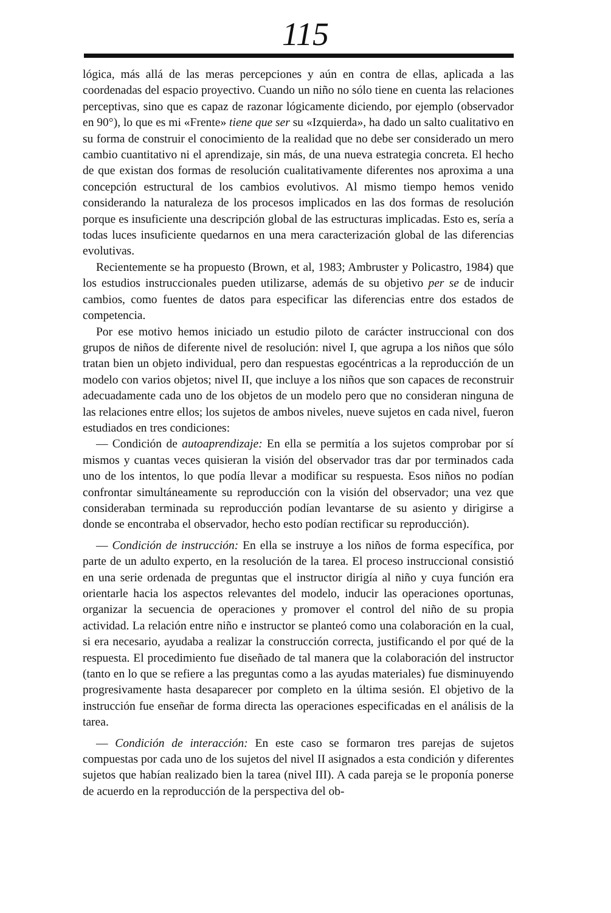115
lógica, más allá de las meras percepciones y aún en contra de ellas, aplicada a las coordenadas del espacio proyectivo. Cuando un niño no sólo tiene en cuenta las relaciones perceptivas, sino que es capaz de razonar lógicamente diciendo, por ejemplo (observador en 90°), lo que es mi «Frente» tiene que ser su «Izquierda», ha dado un salto cualitativo en su forma de construir el conocimiento de la realidad que no debe ser considerado un mero cambio cuantitativo ni el aprendizaje, sin más, de una nueva estrategia concreta. El hecho de que existan dos formas de resolución cualitativamente diferentes nos aproxima a una concepción estructural de los cambios evolutivos. Al mismo tiempo hemos venido considerando la naturaleza de los procesos implicados en las dos formas de resolución porque es insuficiente una descripción global de las estructuras implicadas. Esto es, sería a todas luces insuficiente quedarnos en una mera caracterización global de las diferencias evolutivas.
Recientemente se ha propuesto (Brown, et al, 1983; Ambruster y Policastro, 1984) que los estudios instruccionales pueden utilizarse, además de su objetivo per se de inducir cambios, como fuentes de datos para especificar las diferencias entre dos estados de competencia.
Por ese motivo hemos iniciado un estudio piloto de carácter instruccional con dos grupos de niños de diferente nivel de resolución: nivel I, que agrupa a los niños que sólo tratan bien un objeto individual, pero dan respuestas egocéntricas a la reproducción de un modelo con varios objetos; nivel II, que incluye a los niños que son capaces de reconstruir adecuadamente cada uno de los objetos de un modelo pero que no consideran ninguna de las relaciones entre ellos; los sujetos de ambos niveles, nueve sujetos en cada nivel, fueron estudiados en tres condiciones:
— Condición de autoaprendizaje: En ella se permitía a los sujetos comprobar por sí mismos y cuantas veces quisieran la visión del observador tras dar por terminados cada uno de los intentos, lo que podía llevar a modificar su respuesta. Esos niños no podían confrontar simultáneamente su reproducción con la visión del observador; una vez que consideraban terminada su reproducción podían levantarse de su asiento y dirigirse a donde se encontraba el observador, hecho esto podían rectificar su reproducción).
— Condición de instrucción: En ella se instruye a los niños de forma específica, por parte de un adulto experto, en la resolución de la tarea. El proceso instruccional consistió en una serie ordenada de preguntas que el instructor dirigía al niño y cuya función era orientarle hacia los aspectos relevantes del modelo, inducir las operaciones oportunas, organizar la secuencia de operaciones y promover el control del niño de su propia actividad. La relación entre niño e instructor se planteó como una colaboración en la cual, si era necesario, ayudaba a realizar la construcción correcta, justificando el por qué de la respuesta. El procedimiento fue diseñado de tal manera que la colaboración del instructor (tanto en lo que se refiere a las preguntas como a las ayudas materiales) fue disminuyendo progresivamente hasta desaparecer por completo en la última sesión. El objetivo de la instrucción fue enseñar de forma directa las operaciones especificadas en el análisis de la tarea.
— Condición de interacción: En este caso se formaron tres parejas de sujetos compuestas por cada uno de los sujetos del nivel II asignados a esta condición y diferentes sujetos que habían realizado bien la tarea (nivel III). A cada pareja se le proponía ponerse de acuerdo en la reproducción de la perspectiva del ob-